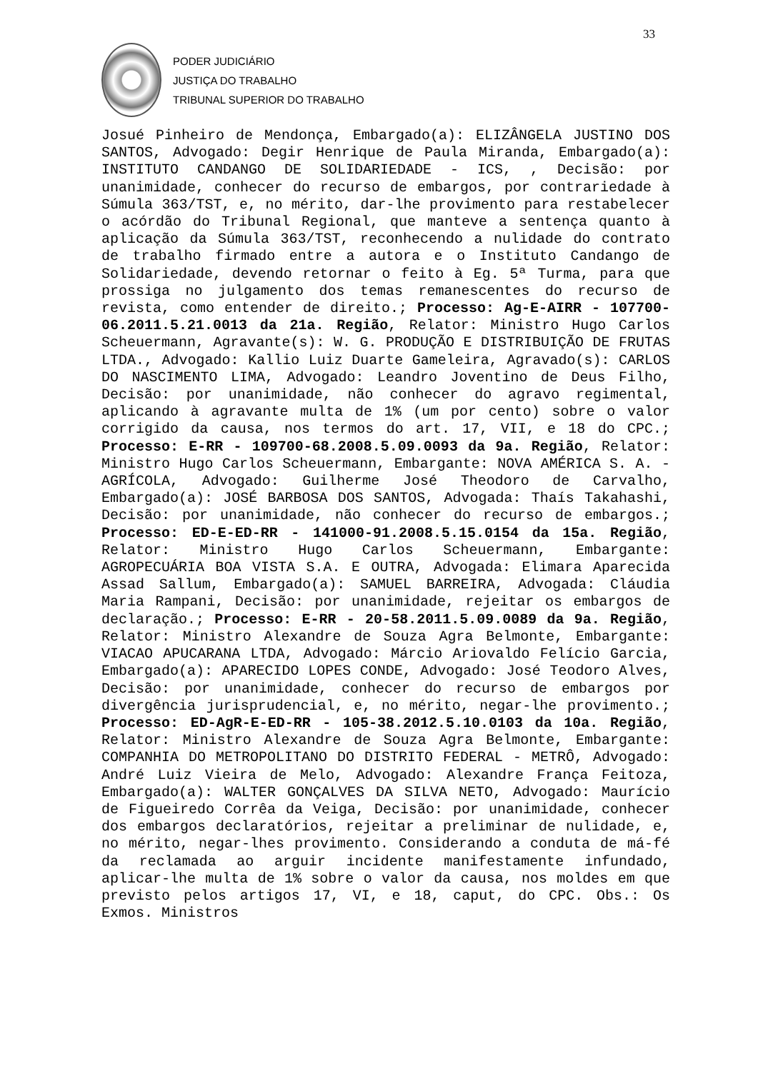33
PODER JUDICIÁRIO
JUSTIÇA DO TRABALHO
TRIBUNAL SUPERIOR DO TRABALHO
Josué Pinheiro de Mendonça, Embargado(a): ELIZÂNGELA JUSTINO DOS SANTOS, Advogado: Degir Henrique de Paula Miranda, Embargado(a): INSTITUTO CANDANGO DE SOLIDARIEDADE - ICS, , Decisão: por unanimidade, conhecer do recurso de embargos, por contrariedade à Súmula 363/TST, e, no mérito, dar-lhe provimento para restabelecer o acórdão do Tribunal Regional, que manteve a sentença quanto à aplicação da Súmula 363/TST, reconhecendo a nulidade do contrato de trabalho firmado entre a autora e o Instituto Candango de Solidariedade, devendo retornar o feito à Eg. 5ª Turma, para que prossiga no julgamento dos temas remanescentes do recurso de revista, como entender de direito.; Processo: Ag-E-AIRR - 107700-06.2011.5.21.0013 da 21a. Região, Relator: Ministro Hugo Carlos Scheuermann, Agravante(s): W. G. PRODUÇÃO E DISTRIBUIÇÃO DE FRUTAS LTDA., Advogado: Kallio Luiz Duarte Gameleira, Agravado(s): CARLOS DO NASCIMENTO LIMA, Advogado: Leandro Joventino de Deus Filho, Decisão: por unanimidade, não conhecer do agravo regimental, aplicando à agravante multa de 1% (um por cento) sobre o valor corrigido da causa, nos termos do art. 17, VII, e 18 do CPC.; Processo: E-RR - 109700-68.2008.5.09.0093 da 9a. Região, Relator: Ministro Hugo Carlos Scheuermann, Embargante: NOVA AMÉRICA S. A. - AGRÍCOLA, Advogado: Guilherme José Theodoro de Carvalho, Embargado(a): JOSÉ BARBOSA DOS SANTOS, Advogada: Thaís Takahashi, Decisão: por unanimidade, não conhecer do recurso de embargos.; Processo: ED-E-ED-RR - 141000-91.2008.5.15.0154 da 15a. Região, Relator: Ministro Hugo Carlos Scheuermann, Embargante: AGROPECUÁRIA BOA VISTA S.A. E OUTRA, Advogada: Elimara Aparecida Assad Sallum, Embargado(a): SAMUEL BARREIRA, Advogada: Cláudia Maria Rampani, Decisão: por unanimidade, rejeitar os embargos de declaração.; Processo: E-RR - 20-58.2011.5.09.0089 da 9a. Região, Relator: Ministro Alexandre de Souza Agra Belmonte, Embargante: VIACAO APUCARANA LTDA, Advogado: Márcio Ariovaldo Felício Garcia, Embargado(a): APARECIDO LOPES CONDE, Advogado: José Teodoro Alves, Decisão: por unanimidade, conhecer do recurso de embargos por divergência jurisprudencial, e, no mérito, negar-lhe provimento.; Processo: ED-AgR-E-ED-RR - 105-38.2012.5.10.0103 da 10a. Região, Relator: Ministro Alexandre de Souza Agra Belmonte, Embargante: COMPANHIA DO METROPOLITANO DO DISTRITO FEDERAL - METRÔ, Advogado: André Luiz Vieira de Melo, Advogado: Alexandre França Feitoza, Embargado(a): WALTER GONÇALVES DA SILVA NETO, Advogado: Maurício de Figueiredo Corrêa da Veiga, Decisão: por unanimidade, conhecer dos embargos declaratórios, rejeitar a preliminar de nulidade, e, no mérito, negar-lhes provimento. Considerando a conduta de má-fé da reclamada ao arguir incidente manifestamente infundado, aplicar-lhe multa de 1% sobre o valor da causa, nos moldes em que previsto pelos artigos 17, VI, e 18, caput, do CPC. Obs.: Os Exmos. Ministros